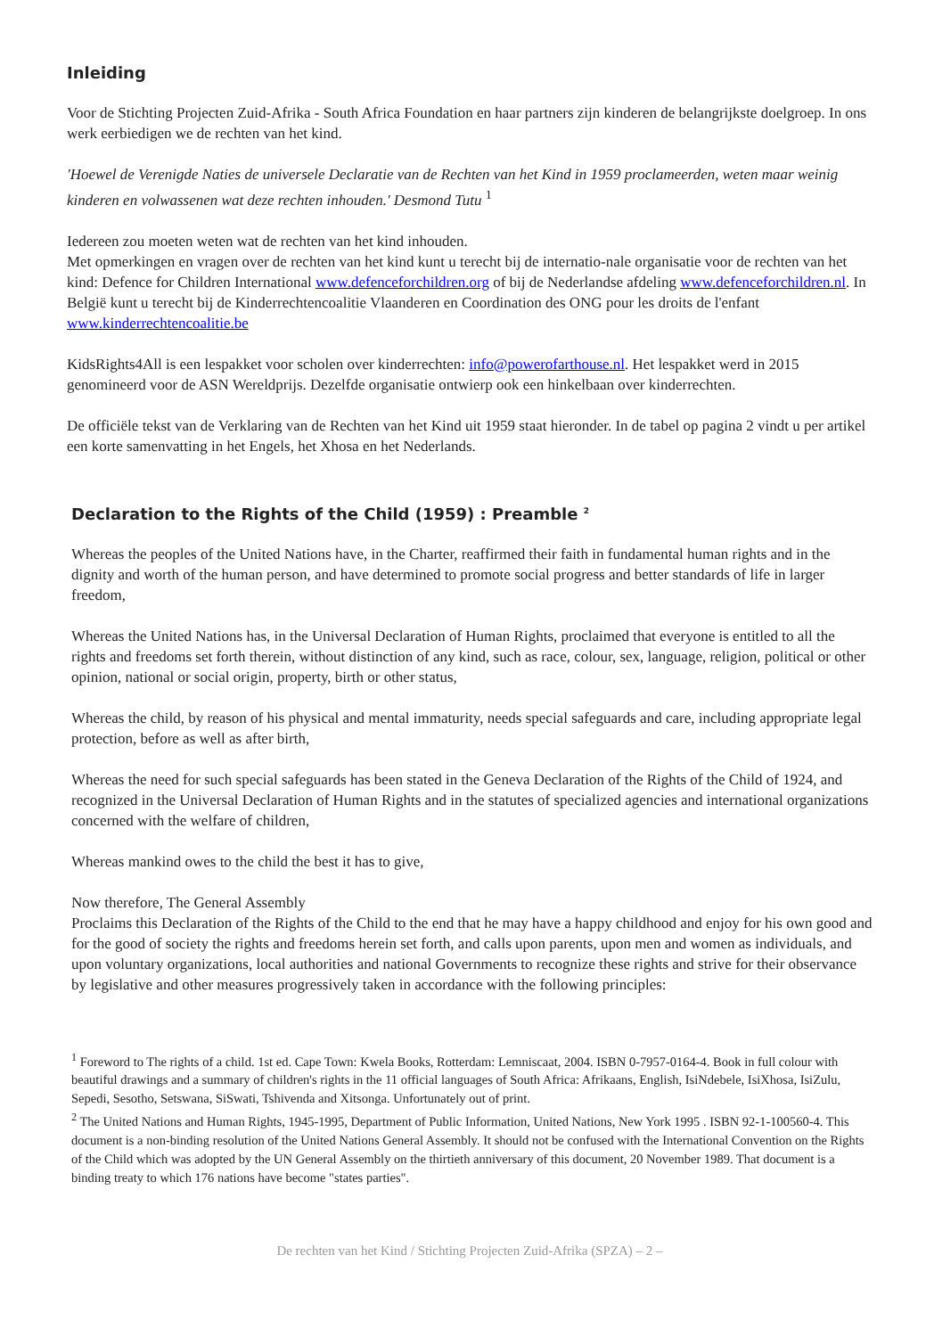Inleiding
Voor de Stichting Projecten Zuid-Afrika - South Africa Foundation en haar partners zijn kinderen de belangrijkste doelgroep. In ons werk eerbiedigen we de rechten van het kind.
'Hoewel de Verenigde Naties de universele Declaratie van de Rechten van het Kind in 1959 proclameerden, weten maar weinig kinderen en volwassenen wat deze rechten inhouden.' Desmond Tutu <sup>1</sup>
Iedereen zou moeten weten wat de rechten van het kind inhouden.
Met opmerkingen en vragen over de rechten van het kind kunt u terecht bij de internatio-nale organisatie voor de rechten van het kind: Defence for Children International www.defenceforchildren.org of bij de Nederlandse afdeling www.defenceforchildren.nl. In België kunt u terecht bij de Kinderrechtencoalitie Vlaanderen en Coordination des ONG pour les droits de l'enfant www.kinderrechtencoalitie.be
KidsRights4All is een lespakket voor scholen over kinderrechten: info@powerofarthouse.nl. Het lespakket werd in 2015 genomineerd voor de ASN Wereldprijs. Dezelfde organisatie ontwierp ook een hinkelbaan over kinderrechten.
De officiële tekst van de Verklaring van de Rechten van het Kind uit 1959 staat hieronder. In de tabel op pagina 2 vindt u per artikel een korte samenvatting in het Engels, het Xhosa en het Nederlands.
Declaration to the Rights of the Child (1959) : Preamble <sup>2</sup>
Whereas the peoples of the United Nations have, in the Charter, reaffirmed their faith in fundamental human rights and in the dignity and worth of the human person, and have determined to promote social progress and better standards of life in larger freedom,
Whereas the United Nations has, in the Universal Declaration of Human Rights, proclaimed that everyone is entitled to all the rights and freedoms set forth therein, without distinction of any kind, such as race, colour, sex, language, religion, political or other opinion, national or social origin, property, birth or other status,
Whereas the child, by reason of his physical and mental immaturity, needs special safeguards and care, including appropriate legal protection, before as well as after birth,
Whereas the need for such special safeguards has been stated in the Geneva Declaration of the Rights of the Child of 1924, and recognized in the Universal Declaration of Human Rights and in the statutes of specialized agencies and international organizations concerned with the welfare of children,
Whereas mankind owes to the child the best it has to give,
Now therefore, The General Assembly
Proclaims this Declaration of the Rights of the Child to the end that he may have a happy childhood and enjoy for his own good and for the good of society the rights and freedoms herein set forth, and calls upon parents, upon men and women as individuals, and upon voluntary organizations, local authorities and national Governments to recognize these rights and strive for their observance by legislative and other measures progressively taken in accordance with the following principles:
<sup>1</sup> Foreword to The rights of a child. 1st ed. Cape Town: Kwela Books, Rotterdam: Lemniscaat, 2004. ISBN 0-7957-0164-4. Book in full colour with beautiful drawings and a summary of children's rights in the 11 official languages of South Africa: Afrikaans, English, IsiNdebele, IsiXhosa, IsiZulu, Sepedi, Sesotho, Setswana, SiSwati, Tshivenda and Xitsonga. Unfortunately out of print.
<sup>2</sup> The United Nations and Human Rights, 1945-1995, Department of Public Information, United Nations, New York 1995 . ISBN 92-1-100560-4. This document is a non-binding resolution of the United Nations General Assembly. It should not be confused with the International Convention on the Rights of the Child which was adopted by the UN General Assembly on the thirtieth anniversary of this document, 20 November 1989. That document is a binding treaty to which 176 nations have become "states parties".
De rechten van het Kind / Stichting Projecten Zuid-Afrika (SPZA) – 2 –